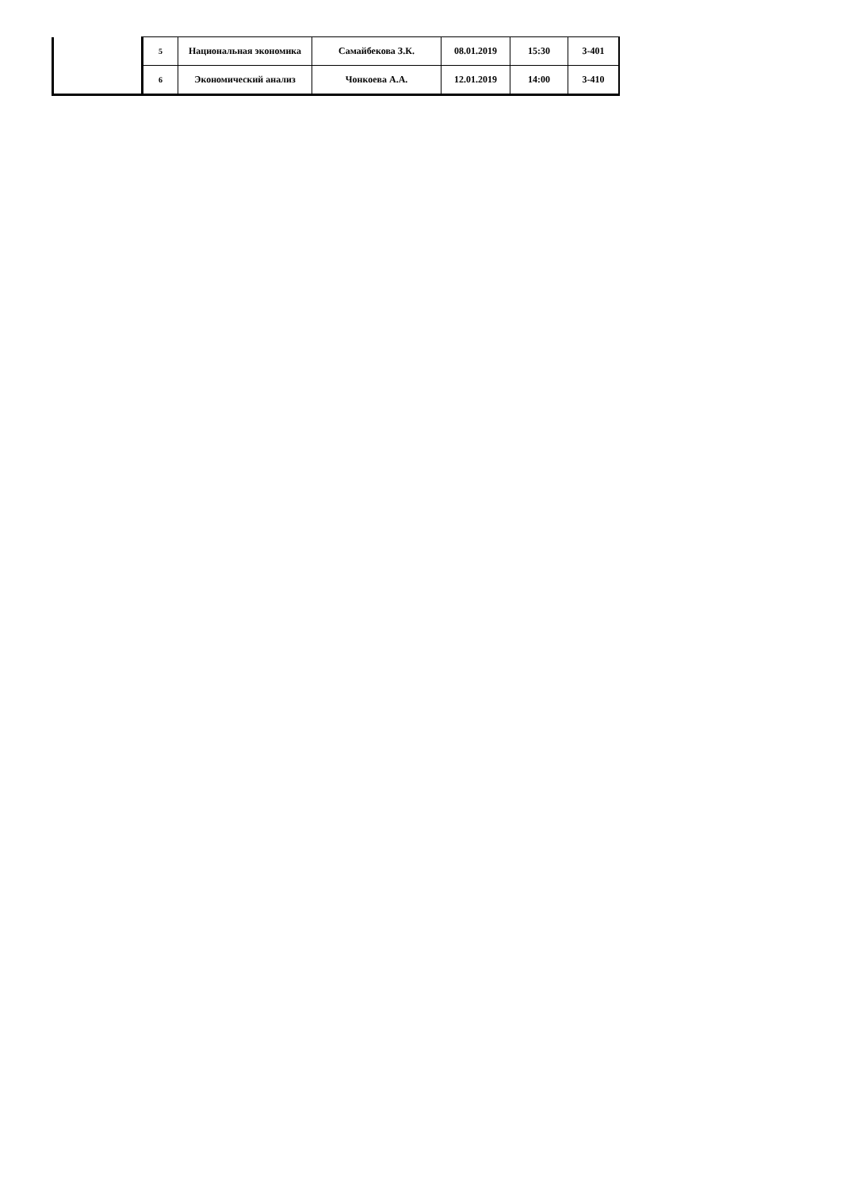| | 5 | Национальная экономика | Самайбекова З.К. | 08.01.2019 | 15:30 | 3-401 |
| | 6 | Экономический анализ | Чонкоева А.А. | 12.01.2019 | 14:00 | 3-410 |